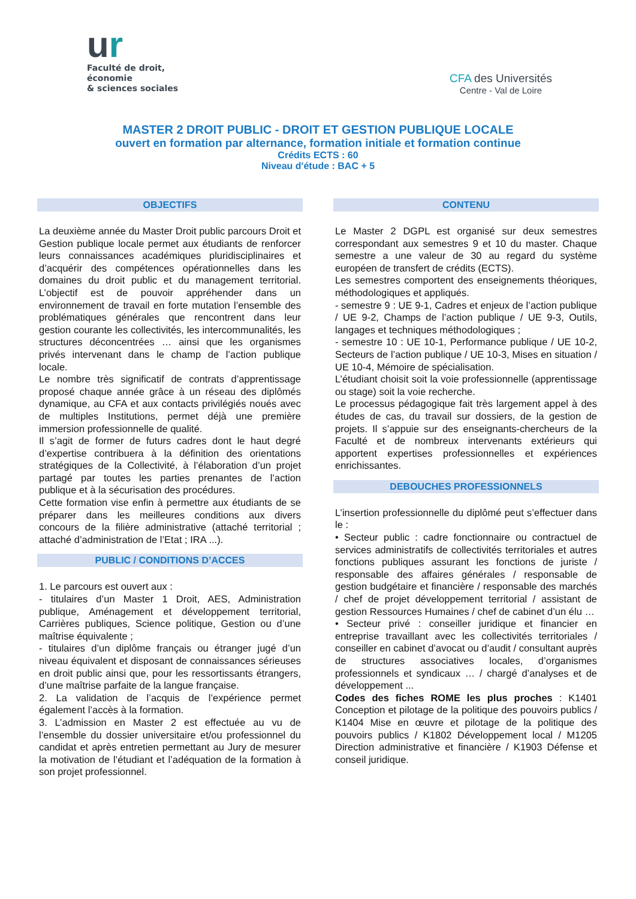ur
Faculté de droit,
économie
& sciences sociales
CFA des Universités
Centre - Val de Loire
MASTER 2 DROIT PUBLIC - DROIT ET GESTION PUBLIQUE LOCALE
ouvert en formation par alternance, formation initiale et formation continue
Crédits ECTS : 60
Niveau d'étude : BAC + 5
OBJECTIFS
La deuxième année du Master Droit public parcours Droit et Gestion publique locale permet aux étudiants de renforcer leurs connaissances académiques pluridisciplinaires et d’acquérir des compétences opérationnelles dans les domaines du droit public et du management territorial. L’objectif est de pouvoir appréhender dans un environnement de travail en forte mutation l’ensemble des problématiques générales que rencontrent dans leur gestion courante les collectivités, les intercommunalités, les structures déconcentrées … ainsi que les organismes privés intervenant dans le champ de l’action publique locale.
Le nombre très significatif de contrats d’apprentissage proposé chaque année grâce à un réseau des diplômés dynamique, au CFA et aux contacts privilégiés noués avec de multiples Institutions, permet déjà une première immersion professionnelle de qualité.
Il s’agit de former de futurs cadres dont le haut degré d’expertise contribuera à la définition des orientations stratégiques de la Collectivité, à l’élaboration d’un projet partagé par toutes les parties prenantes de l’action publique et à la sécurisation des procédures.
Cette formation vise enfin à permettre aux étudiants de se préparer dans les meilleures conditions aux divers concours de la filière administrative (attaché territorial ; attaché d’administration de l’Etat ; IRA ...).
PUBLIC / CONDITIONS D’ACCES
1. Le parcours est ouvert aux :
- titulaires d’un Master 1 Droit, AES, Administration publique, Aménagement et développement territorial, Carrières publiques, Science politique, Gestion ou d’une maîtrise équivalente ;
- titulaires d’un diplôme français ou étranger jugé d’un niveau équivalent et disposant de connaissances sérieuses en droit public ainsi que, pour les ressortissants étrangers, d’une maîtrise parfaite de la langue française.
2. La validation de l’acquis de l’expérience permet également l’accès à la formation.
3. L’admission en Master 2 est effectuée au vu de l’ensemble du dossier universitaire et/ou professionnel du candidat et après entretien permettant au Jury de mesurer la motivation de l’étudiant et l’adéquation de la formation à son projet professionnel.
CONTENU
Le Master 2 DGPL est organisé sur deux semestres correspondant aux semestres 9 et 10 du master. Chaque semestre a une valeur de 30 au regard du système européen de transfert de crédits (ECTS).
Les semestres comportent des enseignements théoriques, méthodologiques et appliqués.
- semestre 9 : UE 9-1, Cadres et enjeux de l’action publique / UE 9-2, Champs de l’action publique / UE 9-3, Outils, langages et techniques méthodologiques ;
- semestre 10 : UE 10-1, Performance publique / UE 10-2, Secteurs de l’action publique / UE 10-3, Mises en situation / UE 10-4, Mémoire de spécialisation.
L’étudiant choisit soit la voie professionnelle (apprentissage ou stage) soit la voie recherche.
Le processus pédagogique fait très largement appel à des études de cas, du travail sur dossiers, de la gestion de projets. Il s’appuie sur des enseignants-chercheurs de la Faculté et de nombreux intervenants extérieurs qui apportent expertises professionnelles et expériences enrichissantes.
DEBOUCHES PROFESSIONNELS
L’insertion professionnelle du diplômé peut s’effectuer dans le :
• Secteur public : cadre fonctionnaire ou contractuel de services administratifs de collectivités territoriales et autres fonctions publiques assurant les fonctions de juriste / responsable des affaires générales / responsable de gestion budgétaire et financière / responsable des marchés / chef de projet développement territorial / assistant de gestion Ressources Humaines / chef de cabinet d’un élu …
• Secteur privé : conseiller juridique et financier en entreprise travaillant avec les collectivités territoriales / conseiller en cabinet d’avocat ou d’audit / consultant auprès de structures associatives locales, d’organismes professionnels et syndicaux … / chargé d’analyses et de développement ...
Codes des fiches ROME les plus proches : K1401 Conception et pilotage de la politique des pouvoirs publics / K1404 Mise en œuvre et pilotage de la politique des pouvoirs publics / K1802 Développement local / M1205 Direction administrative et financière / K1903 Défense et conseil juridique.